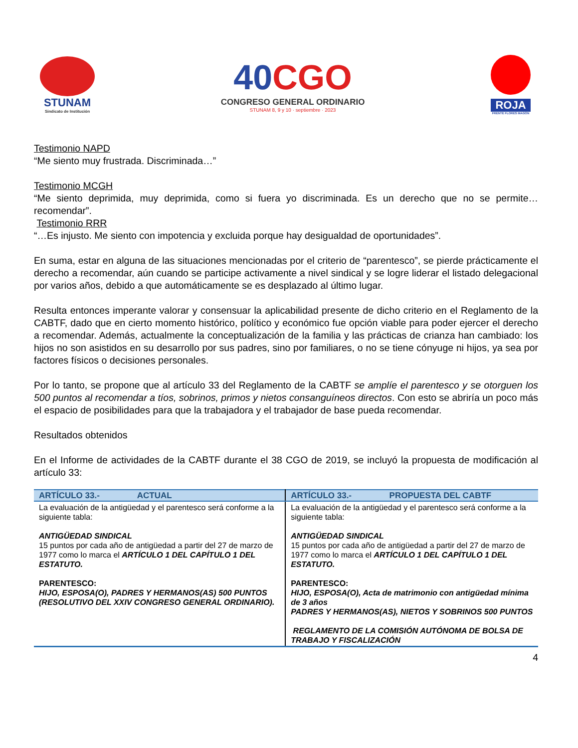STUNAM
Sindicato de Institución
40CGO
CONGRESO GENERAL ORDINARIO
STUNAM 8, 9 y 10 · septiembre · 2023
ROJA
FRENTE FLORES MAGÓN
Testimonio NAPD
“Me siento muy frustrada. Discriminada…”
Testimonio MCGH
“Me siento deprimida, muy deprimida, como si fuera yo discriminada. Es un derecho que no se permite…recomendar”.
Testimonio RRR
“…Es injusto. Me siento con impotencia y excluida porque hay desigualdad de oportunidades”.
En suma, estar en alguna de las situaciones mencionadas por el criterio de “parentesco”, se pierde prácticamente el derecho a recomendar, aún cuando se participe activamente a nivel sindical y se logre liderar el listado delegacional por varios años, debido a que automáticamente se es desplazado al último lugar.
Resulta entonces imperante valorar y consensuar la aplicabilidad presente de dicho criterio en el Reglamento de la CABTF, dado que en cierto momento histórico, político y económico fue opción viable para poder ejercer el derecho a recomendar. Además, actualmente la conceptualización de la familia y las prácticas de crianza han cambiado: los hijos no son asistidos en su desarrollo por sus padres, sino por familiares, o no se tiene cónyuge ni hijos, ya sea por factores físicos o decisiones personales.
Por lo tanto, se propone que al artículo 33 del Reglamento de la CABTF se amplíe el parentesco y se otorguen los 500 puntos al recomendar a tíos, sobrinos, primos y nietos consanguíneos directos. Con esto se abriría un poco más el espacio de posibilidades para que la trabajadora y el trabajador de base pueda recomendar.
Resultados obtenidos
En el Informe de actividades de la CABTF durante el 38 CGO de 2019, se incluyó la propuesta de modificación al artículo 33:
| ARTÍCULO 33.- ACTUAL | ARTÍCULO 33.- PROPUESTA DEL CABTF |
| --- | --- |
| La evaluación de la antigüedad y el parentesco será conforme a la siguiente tabla: ANTIGÜEDAD SINDICAL 15 puntos por cada año de antigüedad a partir del 27 de marzo de 1977 como lo marca el ARTÍCULO 1 DEL CAPÍTULO 1 DEL ESTATUTO. PARENTESCO: HIJO, ESPOSA(O), PADRES Y HERMANOS(AS) 500 PUNTOS (RESOLUTIVO DEL XXIV CONGRESO GENERAL ORDINARIO). | La evaluación de la antigüedad y el parentesco será conforme a la siguiente tabla: ANTIGÜEDAD SINDICAL 15 puntos por cada año de antigüedad a partir del 27 de marzo de 1977 como lo marca el ARTÍCULO 1 DEL CAPÍTULO 1 DEL ESTATUTO. PARENTESCO: HIJO, ESPOSA(O), Acta de matrimonio con antigüedad mínima de 3 años PADRES Y HERMANOS(AS), NIETOS Y SOBRINOS 500 PUNTOS REGLAMENTO DE LA COMISIÓN AUTÓNOMA DE BOLSA DE TRABAJO Y FISCALIZACIÓN |
4